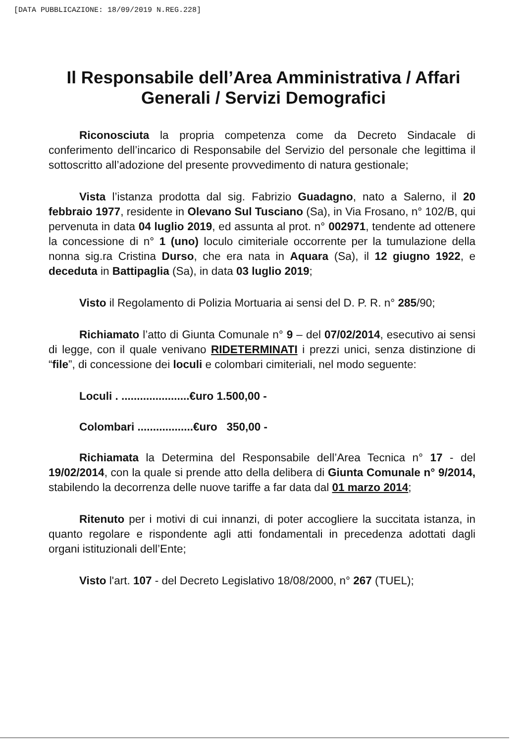[DATA PUBBLICAZIONE: 18/09/2019 N.REG.228]
Il Responsabile dell’Area Amministrativa / Affari Generali / Servizi Demografici
Riconosciuta la propria competenza come da Decreto Sindacale di conferimento dell’incarico di Responsabile del Servizio del personale che legittima il sottoscritto all’adozione del presente provvedimento di natura gestionale;
Vista l’istanza prodotta dal sig. Fabrizio Guadagno, nato a Salerno, il 20 febbraio 1977, residente in Olevano Sul Tusciano (Sa), in Via Frosano, n° 102/B, qui pervenuta in data 04 luglio 2019, ed assunta al prot. n° 002971, tendente ad ottenere la concessione di n° 1 (uno) loculo cimiteriale occorrente per la tumulazione della nonna sig.ra Cristina Durso, che era nata in Aquara (Sa), il 12 giugno 1922, e deceduta in Battipaglia (Sa), in data 03 luglio 2019;
Visto il Regolamento di Polizia Mortuaria ai sensi del D. P. R. n° 285/90;
Richiamato l’atto di Giunta Comunale n° 9 – del 07/02/2014, esecutivo ai sensi di legge, con il quale venivano RIDETERMINATI i prezzi unici, senza distinzione di “file”, di concessione dei loculi e colombari cimiteriali, nel modo seguente:
Loculi . ......................€uro 1.500,00 -
Colombari ..................€uro 350,00 -
Richiamata la Determina del Responsabile dell’Area Tecnica n° 17 - del 19/02/2014, con la quale si prende atto della delibera di Giunta Comunale n° 9/2014, stabilendo la decorrenza delle nuove tariffe a far data dal 01 marzo 2014;
Ritenuto per i motivi di cui innanzi, di poter accogliere la succitata istanza, in quanto regolare e rispondente agli atti fondamentali in precedenza adottati dagli organi istituzionali dell’Ente;
Visto l'art. 107 - del Decreto Legislativo 18/08/2000, n° 267 (TUEL);